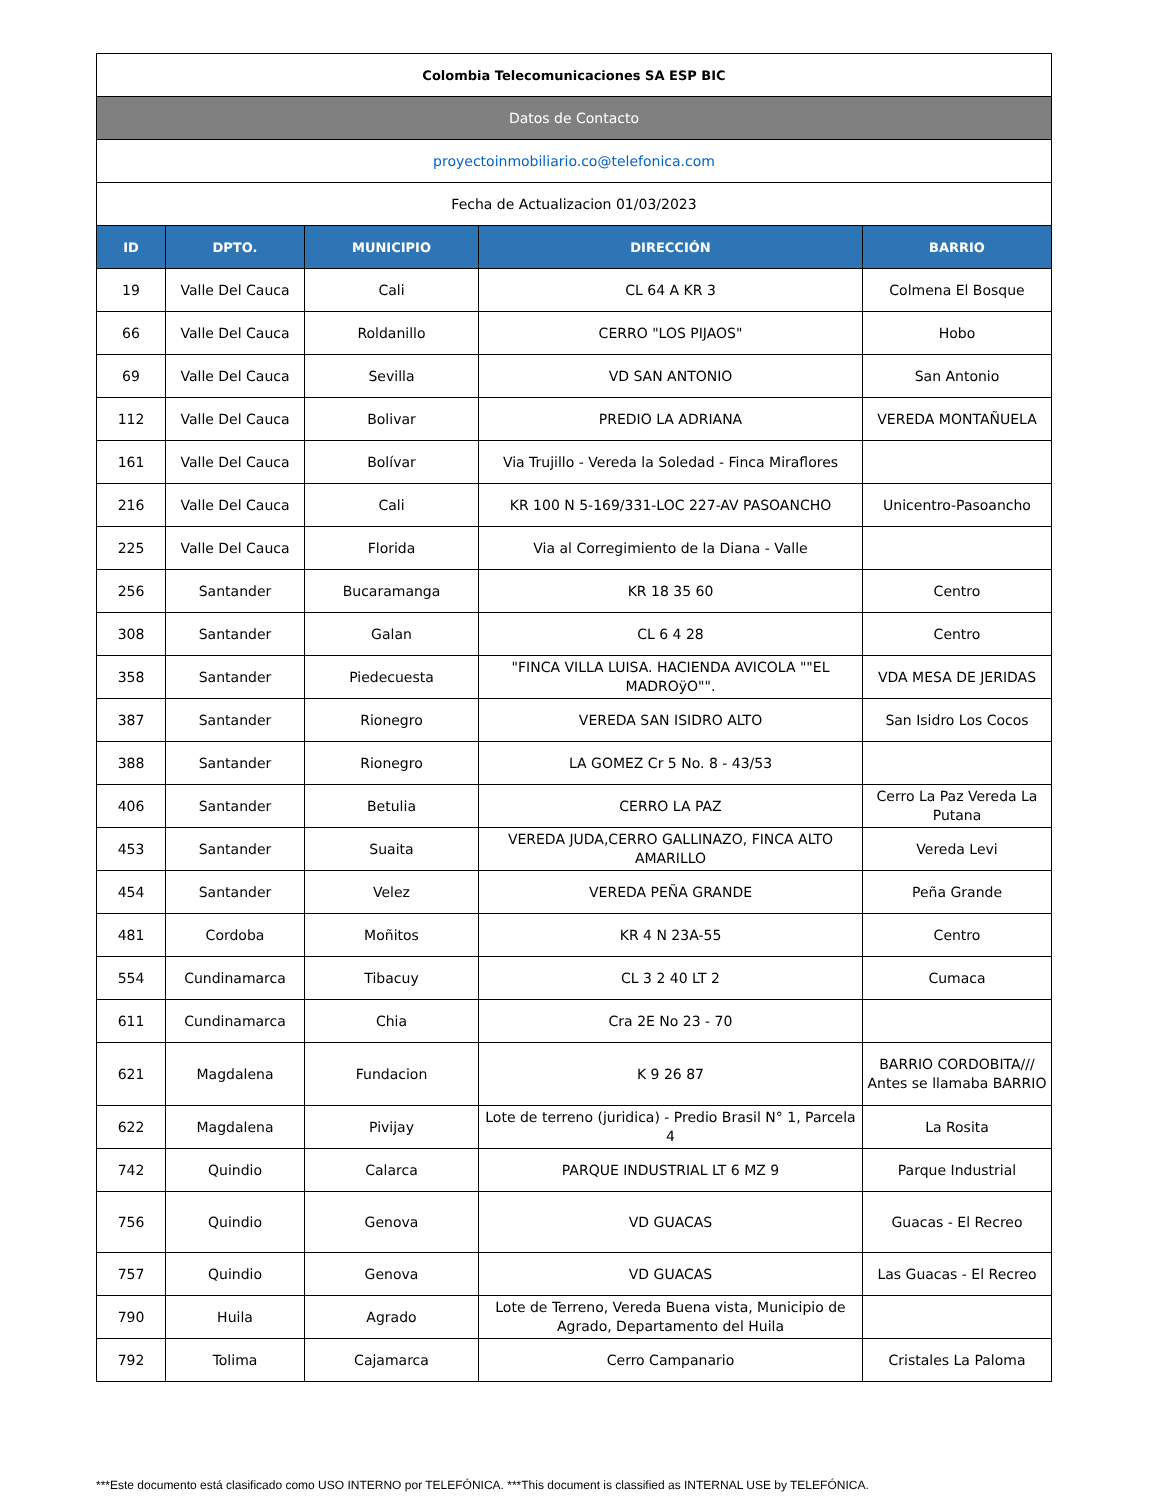| Colombia Telecomunicaciones SA ESP BIC | | | | |
| Datos de Contacto | | | | |
| proyectoinmobiliario.co@telefonica.com | | | | |
| Fecha de Actualizacion 01/03/2023 | | | | |
| ID | DPTO. | MUNICIPIO | DIRECCIÓN | BARRIO |
| 19 | Valle Del Cauca | Cali | CL 64 A KR 3 | Colmena El Bosque |
| 66 | Valle Del Cauca | Roldanillo | CERRO "LOS PIJAOS" | Hobo |
| 69 | Valle Del Cauca | Sevilla | VD SAN ANTONIO | San Antonio |
| 112 | Valle Del Cauca | Bolivar | PREDIO LA ADRIANA | VEREDA MONTAÑUELA |
| 161 | Valle Del Cauca | Bolívar | Via Trujillo - Vereda la Soledad - Finca Miraflores | |
| 216 | Valle Del Cauca | Cali | KR 100 N 5-169/331-LOC 227-AV PASOANCHO | Unicentro-Pasoancho |
| 225 | Valle Del Cauca | Florida | Via al Corregimiento de la Diana - Valle | |
| 256 | Santander | Bucaramanga | KR 18 35 60 | Centro |
| 308 | Santander | Galan | CL 6 4 28 | Centro |
| 358 | Santander | Piedecuesta | "FINCA VILLA LUISA. HACIENDA AVICOLA ""EL MADROÿO"". | VDA MESA DE JERIDAS |
| 387 | Santander | Rionegro | VEREDA SAN ISIDRO ALTO | San Isidro Los Cocos |
| 388 | Santander | Rionegro | LA GOMEZ Cr 5 No. 8 - 43/53 | |
| 406 | Santander | Betulia | CERRO LA PAZ | Cerro La Paz Vereda La Putana |
| 453 | Santander | Suaita | VEREDA JUDA,CERRO GALLINAZO, FINCA ALTO AMARILLO | Vereda Levi |
| 454 | Santander | Velez | VEREDA PEÑA GRANDE | Peña Grande |
| 481 | Cordoba | Moñitos | KR 4 N 23A-55 | Centro |
| 554 | Cundinamarca | Tibacuy | CL 3 2 40 LT 2 | Cumaca |
| 611 | Cundinamarca | Chia | Cra 2E No 23 - 70 | |
| 621 | Magdalena | Fundacion | K 9 26 87 | BARRIO CORDOBITA/// Antes se llamaba BARRIO |
| 622 | Magdalena | Pivijay | Lote de terreno (juridica) - Predio Brasil N° 1, Parcela 4 | La Rosita |
| 742 | Quindio | Calarca | PARQUE INDUSTRIAL LT 6 MZ 9 | Parque Industrial |
| 756 | Quindio | Genova | VD GUACAS | Guacas - El Recreo |
| 757 | Quindio | Genova | VD GUACAS | Las Guacas - El Recreo |
| 790 | Huila | Agrado | Lote de Terreno, Vereda Buena vista, Municipio de Agrado, Departamento del Huila | |
| 792 | Tolima | Cajamarca | Cerro Campanario | Cristales La Paloma |
***Este documento está clasificado como USO INTERNO por TELEFÓNICA. ***This document is classified as INTERNAL USE by TELEFÓNICA.